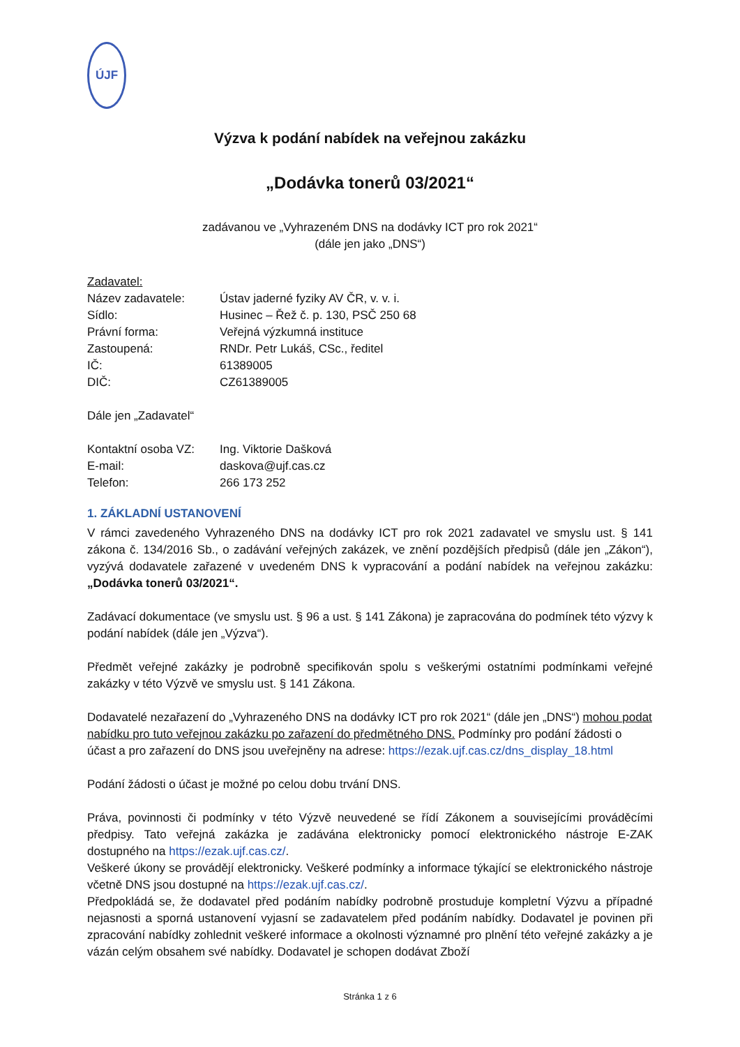ÚJF
Výzva k podání nabídek na veřejnou zakázku
„Dodávka tonerů 03/2021“
zadávanou ve „Vyhrazeném DNS na dodávky ICT pro rok 2021“
(dále jen jako „DNS“)
Zadavatel:
| Název zadavatele: | Ústav jaderné fyziky AV ČR, v. v. i. |
| Sídlo: | Husinec – Řež č. p. 130, PSČ 250 68 |
| Právní forma: | Veřejná výzkumná instituce |
| Zastoupená: | RNDr. Petr Lukáš, CSc., ředitel |
| IČ: | 61389005 |
| DIČ: | CZ61389005 |
Dále jen „Zadavatel“
| Kontaktní osoba VZ: | Ing. Viktorie Dašková |
| E-mail: | daskova@ujf.cas.cz |
| Telefon: | 266 173 252 |
1. ZÁKLADNÍ USTANOVENÍ
V rámci zavedeného Vyhrazeného DNS na dodávky ICT pro rok 2021 zadavatel ve smyslu ust. § 141 zákona č. 134/2016 Sb., o zadávání veřejných zakázek, ve znění pozdějších předpisů (dále jen „Zákon“), vyzývá dodavatele zařazené v uvedeném DNS k vypracování a podání nabídek na veřejnou zakázku: „Dodávka tonerů 03/2021“.
Zadávací dokumentace (ve smyslu ust. § 96 a ust. § 141 Zákona) je zapracována do podmínek této výzvy k podání nabídek (dále jen „Výzva“).
Předmět veřejné zakázky je podrobně specifikován spolu s veškerými ostatními podmínkami veřejné zakázky v této Výzvě ve smyslu ust. § 141 Zákona.
Dodavatelé nezařazení do „Vyhrazeného DNS na dodávky ICT pro rok 2021“ (dále jen „DNS“) mohou podat nabídku pro tuto veřejnou zakázku po zařazení do předmětného DNS. Podmínky pro podání žádosti o účast a pro zařazení do DNS jsou uveřejněny na adrese: https://ezak.ujf.cas.cz/dns_display_18.html
Podání žádosti o účast je možné po celou dobu trvání DNS.
Práva, povinnosti či podmínky v této Výzvě neuvedené se řídí Zákonem a souvisejícími prováděcími předpisy. Tato veřejná zakázka je zadávána elektronicky pomocí elektronického nástroje E-ZAK dostupného na https://ezak.ujf.cas.cz/.
Veškeré úkony se provádějí elektronicky. Veškeré podmínky a informace týkající se elektronického nástroje včetně DNS jsou dostupné na https://ezak.ujf.cas.cz/.
Předpokládá se, že dodavatel před podáním nabídky podrobně prostuduje kompletní Výzvu a případné nejasnosti a sporná ustanovení vyjasní se zadavatelem před podáním nabídky. Dodavatel je povinen při zpracování nabídky zohlednit veškeré informace a okolnosti významné pro plnění této veřejné zakázky a je vázán celým obsahem své nabídky. Dodavatel je schopen dodávat Zboží
Stránka 1 z 6